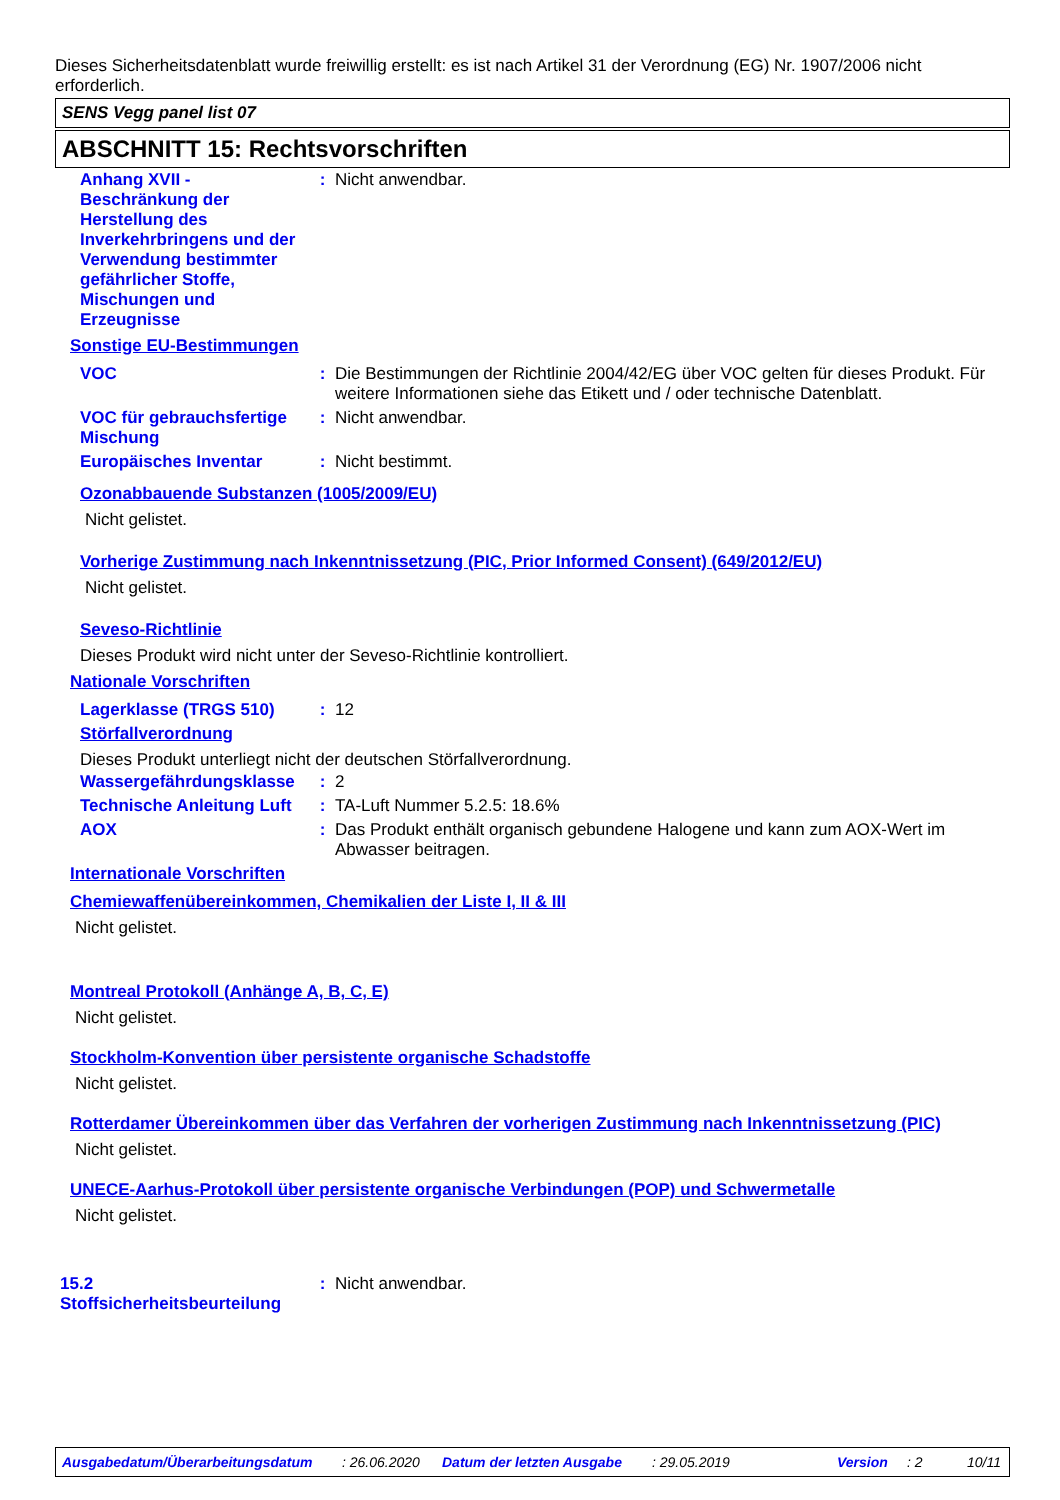Dieses Sicherheitsdatenblatt wurde freiwillig erstellt: es ist nach Artikel 31 der Verordnung (EG) Nr. 1907/2006 nicht erforderlich.
SENS Vegg panel list 07
ABSCHNITT 15: Rechtsvorschriften
Anhang XVII - Beschränkung der Herstellung des Inverkehrbringens und der Verwendung bestimmter gefährlicher Stoffe, Mischungen und Erzeugnisse
: Nicht anwendbar.
Sonstige EU-Bestimmungen
VOC : Die Bestimmungen der Richtlinie 2004/42/EG über VOC gelten für dieses Produkt. Für weitere Informationen siehe das Etikett und / oder technische Datenblatt.
VOC für gebrauchsfertige Mischung
: Nicht anwendbar.
Europäisches Inventar : Nicht bestimmt.
Ozonabbauende Substanzen (1005/2009/EU)
Nicht gelistet.
Vorherige Zustimmung nach Inkenntnissetzung (PIC, Prior Informed Consent) (649/2012/EU)
Nicht gelistet.
Seveso-Richtlinie
Dieses Produkt wird nicht unter der Seveso-Richtlinie kontrolliert.
Nationale Vorschriften
Lagerklasse (TRGS 510) : 12
Störfallverordnung
Dieses Produkt unterliegt nicht der deutschen Störfallverordnung.
Wassergefährdungsklasse
: 2
Technische Anleitung Luft
: TA-Luft Nummer 5.2.5: 18.6%
AOX : Das Produkt enthält organisch gebundene Halogene und kann zum AOX-Wert im Abwasser beitragen.
Internationale Vorschriften
Chemiewaffenübereinkommen, Chemikalien der Liste I, II & III
Nicht gelistet.
Montreal Protokoll (Anhänge A, B, C, E)
Nicht gelistet.
Stockholm-Konvention über persistente organische Schadstoffe
Nicht gelistet.
Rotterdamer Übereinkommen über das Verfahren der vorherigen Zustimmung nach Inkenntnissetzung (PIC)
Nicht gelistet.
UNECE-Aarhus-Protokoll über persistente organische Verbindungen (POP) und Schwermetalle
Nicht gelistet.
15.2 Stoffsicherheitsbeurteilung
: Nicht anwendbar.
Ausgabedatum/Überarbeitungsdatum: 26.06.2020 Datum der letzten Ausgabe: 29.05.2019 Version: 2 10/11